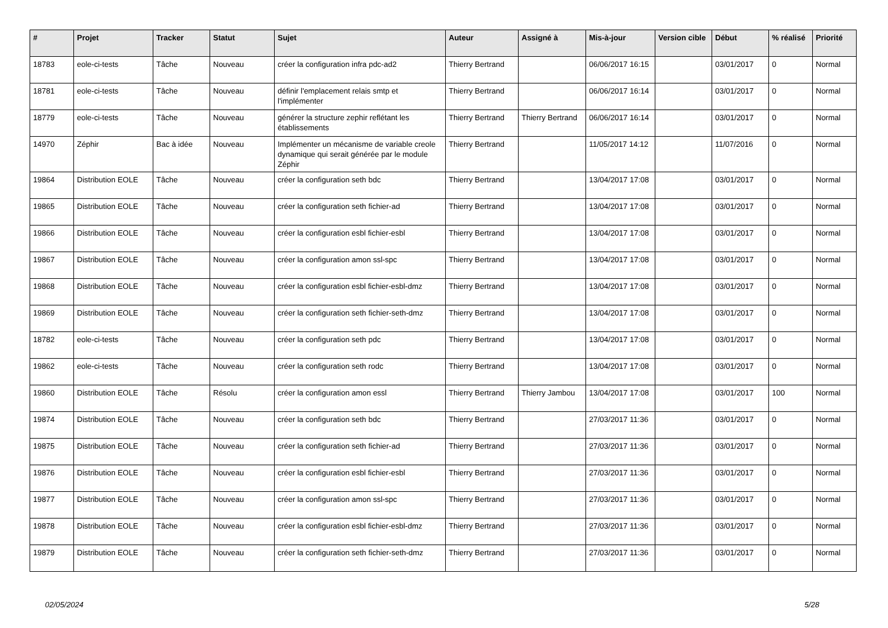| # | Projet | Tracker | Statut | Sujet | Auteur | Assigné à | Mis-à-jour | Version cible | Début | % réalisé | Priorité |
| --- | --- | --- | --- | --- | --- | --- | --- | --- | --- | --- | --- |
| 18783 | eole-ci-tests | Tâche | Nouveau | créer la configuration infra pdc-ad2 | Thierry Bertrand | | 06/06/2017 16:15 | | 03/01/2017 | 0 | Normal |
| 18781 | eole-ci-tests | Tâche | Nouveau | définir l'emplacement relais smtp et l'implémenter | Thierry Bertrand | | 06/06/2017 16:14 | | 03/01/2017 | 0 | Normal |
| 18779 | eole-ci-tests | Tâche | Nouveau | générer la structure zephir reflétant les établissements | Thierry Bertrand | Thierry Bertrand | 06/06/2017 16:14 | | 03/01/2017 | 0 | Normal |
| 14970 | Zéphir | Bac à idée | Nouveau | Implémenter un mécanisme de variable creole dynamique qui serait générée par le module Zéphir | Thierry Bertrand | | 11/05/2017 14:12 | | 11/07/2016 | 0 | Normal |
| 19864 | Distribution EOLE | Tâche | Nouveau | créer la configuration seth bdc | Thierry Bertrand | | 13/04/2017 17:08 | | 03/01/2017 | 0 | Normal |
| 19865 | Distribution EOLE | Tâche | Nouveau | créer la configuration seth fichier-ad | Thierry Bertrand | | 13/04/2017 17:08 | | 03/01/2017 | 0 | Normal |
| 19866 | Distribution EOLE | Tâche | Nouveau | créer la configuration esbl fichier-esbl | Thierry Bertrand | | 13/04/2017 17:08 | | 03/01/2017 | 0 | Normal |
| 19867 | Distribution EOLE | Tâche | Nouveau | créer la configuration amon ssl-spc | Thierry Bertrand | | 13/04/2017 17:08 | | 03/01/2017 | 0 | Normal |
| 19868 | Distribution EOLE | Tâche | Nouveau | créer la configuration esbl fichier-esbl-dmz | Thierry Bertrand | | 13/04/2017 17:08 | | 03/01/2017 | 0 | Normal |
| 19869 | Distribution EOLE | Tâche | Nouveau | créer la configuration seth fichier-seth-dmz | Thierry Bertrand | | 13/04/2017 17:08 | | 03/01/2017 | 0 | Normal |
| 18782 | eole-ci-tests | Tâche | Nouveau | créer la configuration seth pdc | Thierry Bertrand | | 13/04/2017 17:08 | | 03/01/2017 | 0 | Normal |
| 19862 | eole-ci-tests | Tâche | Nouveau | créer la configuration seth rodc | Thierry Bertrand | | 13/04/2017 17:08 | | 03/01/2017 | 0 | Normal |
| 19860 | Distribution EOLE | Tâche | Résolu | créer la configuration amon essl | Thierry Bertrand | Thierry Jambou | 13/04/2017 17:08 | | 03/01/2017 | 100 | Normal |
| 19874 | Distribution EOLE | Tâche | Nouveau | créer la configuration seth bdc | Thierry Bertrand | | 27/03/2017 11:36 | | 03/01/2017 | 0 | Normal |
| 19875 | Distribution EOLE | Tâche | Nouveau | créer la configuration seth fichier-ad | Thierry Bertrand | | 27/03/2017 11:36 | | 03/01/2017 | 0 | Normal |
| 19876 | Distribution EOLE | Tâche | Nouveau | créer la configuration esbl fichier-esbl | Thierry Bertrand | | 27/03/2017 11:36 | | 03/01/2017 | 0 | Normal |
| 19877 | Distribution EOLE | Tâche | Nouveau | créer la configuration amon ssl-spc | Thierry Bertrand | | 27/03/2017 11:36 | | 03/01/2017 | 0 | Normal |
| 19878 | Distribution EOLE | Tâche | Nouveau | créer la configuration esbl fichier-esbl-dmz | Thierry Bertrand | | 27/03/2017 11:36 | | 03/01/2017 | 0 | Normal |
| 19879 | Distribution EOLE | Tâche | Nouveau | créer la configuration seth fichier-seth-dmz | Thierry Bertrand | | 27/03/2017 11:36 | | 03/01/2017 | 0 | Normal |
02/05/2024 5/28